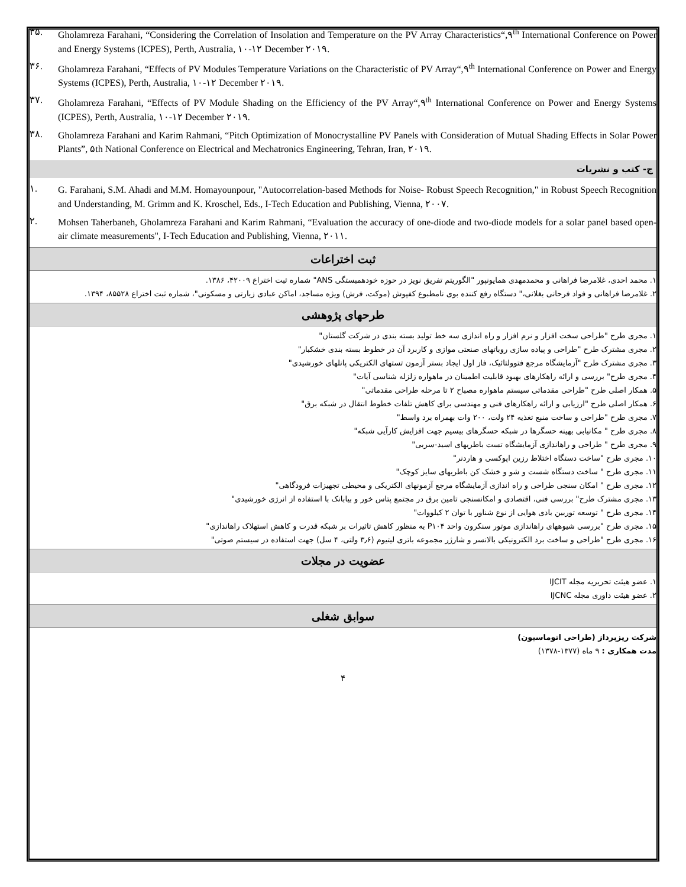۳۵. Gholamreza Farahani, “Considering the Correlation of Insolation and Temperature on the PV Array Characteristics“,۹<sup>th</sup> International Conference on Power and Energy Systems (ICPES), Perth, Australia, ۱۰-۱۲ December ۲۰۱۹.
۳۶. Gholamreza Farahani, “Effects of PV Modules Temperature Variations on the Characteristic of PV Array“,۹<sup>th</sup> International Conference on Power and Energy Systems (ICPES), Perth, Australia, ۱۰-۱۲ December ۲۰۱۹.
۳۷. Gholamreza Farahani, “Effects of PV Module Shading on the Efficiency of the PV Array“,۹<sup>th</sup> International Conference on Power and Energy Systems (ICPES), Perth, Australia, ۱۰-۱۲ December ۲۰۱۹.
۳۸. Gholamreza Farahani and Karim Rahmani, “Pitch Optimization of Monocrystalline PV Panels with Consideration of Mutual Shading Effects in Solar Power Plants”, ۵th National Conference on Electrical and Mechatronics Engineering, Tehran, Iran, ۲۰۱۹.
ج- کتب و نشریات
۱. G. Farahani, S.M. Ahadi and M.M. Homayounpour, "Autocorrelation-based Methods for Noise- Robust Speech Recognition," in Robust Speech Recognition and Understanding, M. Grimm and K. Kroschel, Eds., I-Tech Education and Publishing, Vienna, ۲۰۰۷.
۲. Mohsen Taherbaneh, Gholamreza Farahani and Karim Rahmani, “Evaluation the accuracy of one-diode and two-diode models for a solar panel based open-air climate measurements", I-Tech Education and Publishing, Vienna, ۲۰۱۱.
ثبت اختراعات
۱. محمد احدی، غلامرضا فراهانی و محمدمهدی همایونپور "الگوریتم تفریق نویز در حوزه خودهمبستگی ANS" شماره ثبت اختراع ۴۲۰۰۹، ۱۳۸۶.
۲. غلامرضا فراهانی و فواد فرحانی بغلانی،" دستگاه رفع کننده بوی نامطبوع کفپوش (موکت، فرش) ویژه مساجد، اماکن عبادی زیارتی و مسکونی"، شماره ثبت اختراع ۸۵۵۲۸، ۱۳۹۴.
طرحهای پژوهشی
۱. مجری طرح "طراحی سخت افزار و نرم افزار و راه اندازی سه خط تولید بسته بندی در شرکت گلستان"
۲. مجری مشترک طرح "طراحی و پیاده سازی روباتهای صنعتی موازی و کاربرد آن در خطوط بسته بندی خشکبار"
۳. مجری مشترک طرح "آزمایشگاه مرجع فتوولتائیک، فاز اول ایجاد بستر آزمون تستهای الکتریکی پانلهای خورشیدی"
۴. مجری طرح" بررسی و ارائه راهکارهای بهبود قابلیت اطمینان در ماهواره زلزله شناسی آیات"
۵. همکار اصلی طرح "طراحی مقدماتی سیستم ماهواره مصباح ۲ تا مرحله طراحی مقدماتی"
۶. همکار اصلی طرح "ارزیابی و ارائه راهکارهای فنی و مهندسی برای کاهش تلفات خطوط انتقال در شبکه برق"
۷. مجری طرح "طراحی و ساخت منبع تغذیه ۲۴ ولت، ۲۰۰ وات بهمراه برد واسط"
۸. مجری طرح " مکانیابی بهینه حسگرها در شبکه حسگرهای بیسیم جهت افزایش کارآیی شبکه"
۹. مجری طرح " طراحی و راهاندازی آزمایشگاه تست باطریهای اسید-سربی"
۱۰. مجری طرح "ساخت دستگاه اختلاط رزین اپوکسی و هاردنر"
۱۱. مجری طرح " ساخت دستگاه شست و شو و خشک کن باطریهای سایز کوچک"
۱۲. مجری طرح " امکان سنجی طراحی و راه اندازی آزمایشگاه مرجع آزمونهای الکتریکی و محیطی تجهیزات فرودگاهی"
۱۳. مجری مشترک طرح" بررسی فنی، اقتصادی و امکانسنجی تامین برق در مجتمع پتاس خور و بیابانک با استفاده از انرژی خورشیدی"
۱۴. مجری طرح " توسعه توربین بادی هوایی از نوع شناور با توان ۲ کیلووات"
۱۵. مجری طرح "بررسی شیوههای راهاندازی موتور سنکرون واحد P۱۰۴ به منظور کاهش تاثیرات بر شبکه قدرت و کاهش استهلاک راهاندازی"
۱۶. مجری طرح "طراحی و ساخت برد الکترونیکی بالانسر و شارژر مجموعه باتری لیتیوم (۳٫۶ ولتی، ۴ سل) جهت استفاده در سیستم صوتی"
عضویت در مجلات
۱. عضو هیئت تحریریه مجله IJCIT
۲. عضو هیئت داوری مجله IJCNC
سوابق شغلی
شرکت ریزپرداز (طراحی اتوماسیون)
مدت همکاری : ۹ ماه (۱۳۷۷-۱۳۷۸)
۴